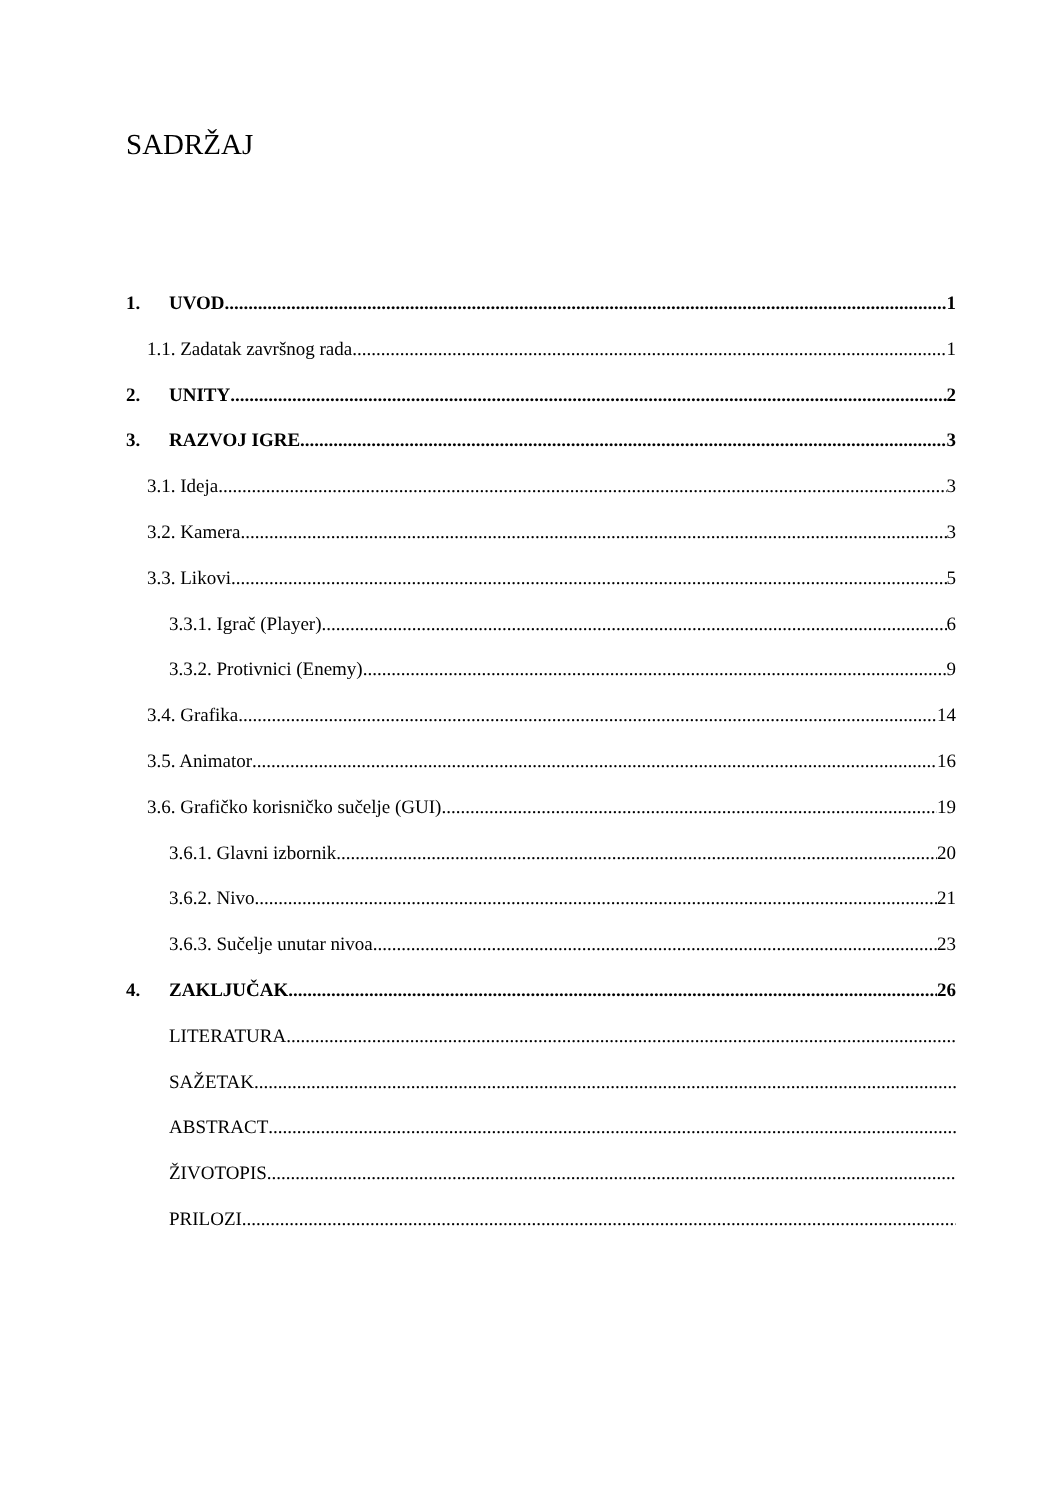SADRŽAJ
1. UVOD 1
1.1. Zadatak završnog rada 1
2. UNITY 2
3. RAZVOJ IGRE 3
3.1. Ideja 3
3.2. Kamera 3
3.3. Likovi 5
3.3.1. Igrač (Player) 6
3.3.2. Protivnici (Enemy) 9
3.4. Grafika 14
3.5. Animator 16
3.6. Grafičko korisničko sučelje (GUI) 19
3.6.1. Glavni izbornik 20
3.6.2. Nivo 21
3.6.3. Sučelje unutar nivoa 23
4. ZAKLJUČAK 26
LITERATURA
SAŽETAK
ABSTRACT
ŽIVOTOPIS
PRILOZI